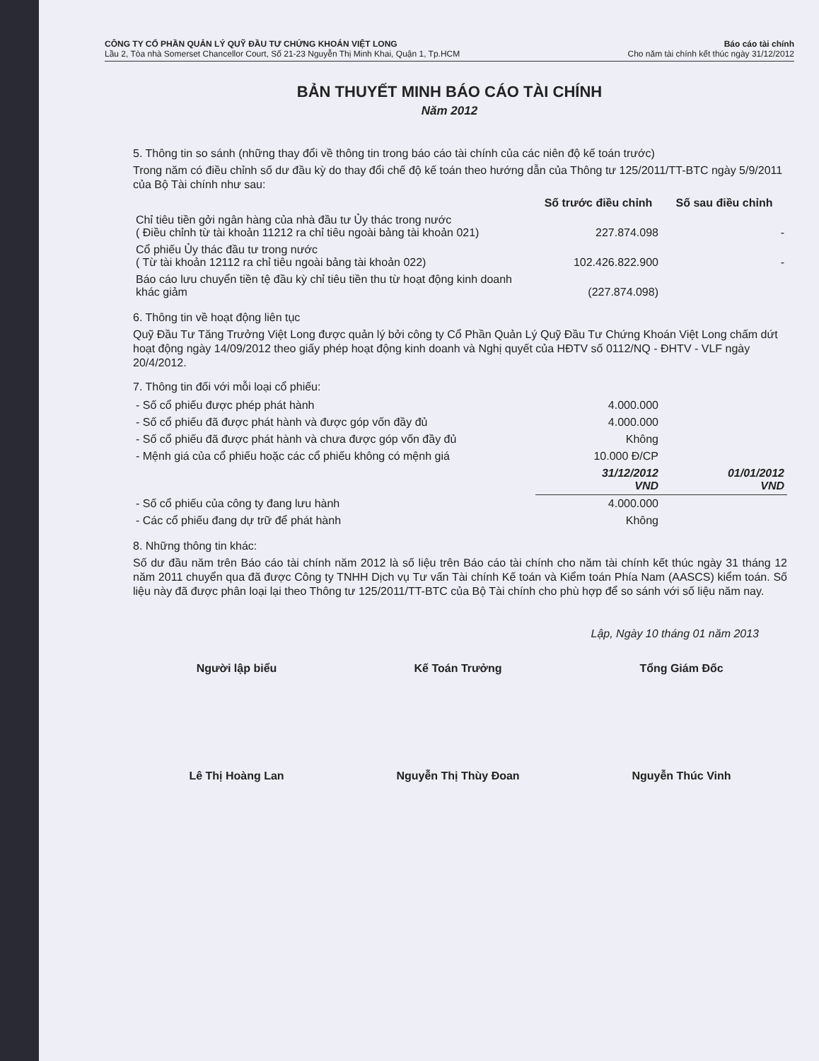CÔNG TY CỔ PHẦN QUẢN LÝ QUỸ ĐẦU TƯ CHỨNG KHOÁN VIỆT LONG
Lầu 2, Tòa nhà Somerset Chancellor Court, Số 21-23 Nguyễn Thị Minh Khai, Quận 1, Tp.HCM
Báo cáo tài chính
Cho năm tài chính kết thúc ngày 31/12/2012
BẢN THUYẾT MINH BÁO CÁO TÀI CHÍNH
Năm 2012
5. Thông tin so sánh (những thay đổi về thông tin trong báo cáo tài chính của các niên độ kế toán trước)
Trong năm có điều chỉnh số dư đầu kỳ do thay đổi chế độ kế toán theo hướng dẫn của Thông tư 125/2011/TT-BTC ngày 5/9/2011 của Bộ Tài chính như sau:
| | Số trước điều chỉnh | Số sau điều chỉnh |
| --- | --- | --- |
| Chỉ tiêu tiền gởi ngân hàng của nhà đầu tư Ủy thác trong nước ( Điều chỉnh từ tài khoản 11212 ra chỉ tiêu ngoài bảng tài khoản 021) | 227.874.098 | - |
| Cổ phiếu Ủy thác đầu tư trong nước ( Từ tài khoản 12112 ra chỉ tiêu ngoài bảng tài khoản 022) | 102.426.822.900 | - |
| Báo cáo lưu chuyển tiền tệ đầu kỳ chỉ tiêu tiền thu từ hoạt động kinh doanh khác giảm | (227.874.098) | |
6. Thông tin về hoạt động liên tục
Quỹ Đầu Tư Tăng Trưởng Việt Long được quản lý bởi công ty Cổ Phần Quản Lý Quỹ Đầu Tư Chứng Khoán Việt Long chấm dứt hoạt động ngày 14/09/2012 theo giấy phép hoạt động kinh doanh và Nghị quyết của HĐTV số 0112/NQ - ĐHTV - VLF ngày 20/4/2012.
7. Thông tin đối với mỗi loại cổ phiếu:
| - Số cổ phiếu được phép phát hành | 4.000.000 | |
| - Số cổ phiếu đã được phát hành và được góp vốn đầy đủ | 4.000.000 | |
| - Số cổ phiếu đã được phát hành và chưa được góp vốn đầy đủ | Không | |
| - Mệnh giá của cổ phiếu hoặc các cổ phiếu không có mệnh giá | 10.000 Đ/CP | |
| | 31/12/2012 VND | 01/01/2012 VND |
| - Số cổ phiếu của công ty đang lưu hành | 4.000.000 | |
| - Các cổ phiếu đang dự trữ để phát hành | Không | |
8. Những thông tin khác:
Số dư đầu năm trên Báo cáo tài chính năm 2012 là số liệu trên Báo cáo tài chính cho năm tài chính kết thúc ngày 31 tháng 12 năm 2011 chuyển qua đã được Công ty TNHH Dịch vụ Tư vấn Tài chính Kế toán và Kiểm toán Phía Nam (AASCS) kiểm toán. Số liệu này đã được phân loại lại theo Thông tư 125/2011/TT-BTC của Bộ Tài chính cho phù hợp để so sánh với số liệu năm nay.
Lập, Ngày 10 tháng 01 năm 2013
Người lập biểu
Lê Thị Hoàng Lan
Kế Toán Trưởng
Nguyễn Thị Thùy Đoan
Tổng Giám Đốc
Nguyễn Thúc Vinh